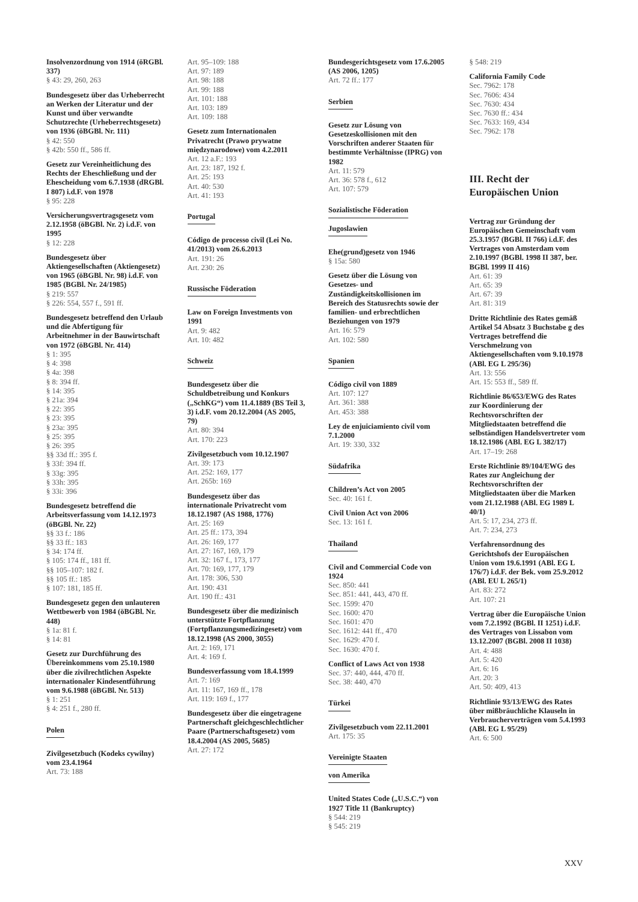Insolvenzordnung von 1914 (öRGBl. 337)
§ 43: 29, 260, 263
Bundesgesetz über das Urheberrecht an Werken der Literatur und der Kunst und über verwandte Schutzrechte (Urheberrechtsgesetz) von 1936 (öBGBl. Nr. 111)
§ 42: 550
§ 42b: 550 ff., 586 ff.
Gesetz zur Vereinheitlichung des Rechts der Eheschließung und der Ehescheidung vom 6.7.1938 (dRGBl. I 807) i.d.F. von 1978
§ 95: 228
Versicherungsvertragsgesetz vom 2.12.1958 (öBGBl. Nr. 2) i.d.F. von 1995
§ 12: 228
Bundesgesetz über Aktiengesellschaften (Aktiengesetz) von 1965 (öBGBl. Nr. 98) i.d.F. von 1985 (BGBl. Nr. 24/1985)
§ 219: 557
§ 226: 554, 557 f., 591 ff.
Bundesgesetz betreffend den Urlaub und die Abfertigung für Arbeitnehmer in der Bauwirtschaft von 1972 (öBGBl. Nr. 414)
§ 1: 395
§ 4: 398
§ 4a: 398
§ 8: 394 ff.
§ 14: 395
§ 21a: 394
§ 22: 395
§ 23: 395
§ 23a: 395
§ 25: 395
§ 26: 395
§§ 33d ff.: 395 f.
§ 33f: 394 ff.
§ 33g: 395
§ 33h: 395
§ 33i: 396
Bundesgesetz betreffend die Arbeitsverfassung vom 14.12.1973 (öBGBl. Nr. 22)
§§ 33 f.: 186
§§ 33 ff.: 183
§ 34: 174 ff.
§ 105: 174 ff., 181 ff.
§§ 105–107: 182 f.
§§ 105 ff.: 185
§ 107: 181, 185 ff.
Bundesgesetz gegen den unlauteren Wettbewerb von 1984 (öBGBl. Nr. 448)
§ 1a: 81 f.
§ 14: 81
Gesetz zur Durchführung des Übereinkommens vom 25.10.1980 über die zivilrechtlichen Aspekte internationaler Kindesentführung vom 9.6.1988 (öBGBl. Nr. 513)
§ 1: 251
§ 4: 251 f., 280 ff.
Polen
Zivilgesetzbuch (Kodeks cywilny) vom 23.4.1964
Art. 73: 188
Art. 95–109: 188
Art. 97: 189
Art. 98: 188
Art. 99: 188
Art. 101: 188
Art. 103: 189
Art. 109: 188
Gesetz zum Internationalen Privatrecht (Prawo prywatne międzynarodowe) vom 4.2.2011
Art. 12 a.F.: 193
Art. 23: 187, 192 f.
Art. 25: 193
Art. 40: 530
Art. 41: 193
Portugal
Código de processo civil (Lei No. 41/2013) vom 26.6.2013
Art. 191: 26
Art. 230: 26
Russische Föderation
Law on Foreign Investments von 1991
Art. 9: 482
Art. 10: 482
Schweiz
Bundesgesetz über die Schuldbetreibung und Konkurs („SchKG“) vom 11.4.1889 (BS Teil 3, 3) i.d.F. vom 20.12.2004 (AS 2005, 79)
Art. 80: 394
Art. 170: 223
Zivilgesetzbuch vom 10.12.1907
Art. 39: 173
Art. 252: 169, 177
Art. 265b: 169
Bundesgesetz über das internationale Privatrecht vom 18.12.1987 (AS 1988, 1776)
Art. 25: 169
Art. 25 ff.: 173, 394
Art. 26: 169, 177
Art. 27: 167, 169, 179
Art. 32: 167 f., 173, 177
Art. 70: 169, 177, 179
Art. 178: 306, 530
Art. 190: 431
Art. 190 ff.: 431
Bundesgesetz über die medizinisch unterstützte Fortpflanzung (Fortpflanzungsmedizingesetz) vom 18.12.1998 (AS 2000, 3055)
Art. 2: 169, 171
Art. 4: 169 f.
Bundesverfassung vom 18.4.1999
Art. 7: 169
Art. 11: 167, 169 ff., 178
Art. 119: 169 f., 177
Bundesgesetz über die eingetragene Partnerschaft gleichgeschlechtlicher Paare (Partnerschaftsgesetz) vom 18.4.2004 (AS 2005, 5685)
Art. 27: 172
Bundesgerichtsgesetz vom 17.6.2005 (AS 2006, 1205)
Art. 72 ff.: 177
Serbien
Gesetz zur Lösung von Gesetzeskollisionen mit den Vorschriften anderer Staaten für bestimmte Verhältnisse (IPRG) von 1982
Art. 11: 579
Art. 36: 578 f., 612
Art. 107: 579
Sozialistische Föderation
Jugoslawien
Ehe(grund)gesetz von 1946
§ 15a: 580
Gesetz über die Lösung von Gesetzes- und Zuständigkeitskollisionen im Bereich des Statusrechts sowie der familien- und erbrechtlichen Beziehungen von 1979
Art. 16: 579
Art. 102: 580
Spanien
Código civil von 1889
Art. 107: 127
Art. 361: 388
Art. 453: 388
Ley de enjuiciamiento civil vom 7.1.2000
Art. 19: 330, 332
Südafrika
Children’s Act von 2005
Sec. 40: 161 f.
Civil Union Act von 2006
Sec. 13: 161 f.
Thailand
Civil and Commercial Code von 1924
Sec. 850: 441
Sec. 851: 441, 443, 470 ff.
Sec. 1599: 470
Sec. 1600: 470
Sec. 1601: 470
Sec. 1612: 441 ff., 470
Sec. 1629: 470 f.
Sec. 1630: 470 f.
Conflict of Laws Act von 1938
Sec. 37: 440, 444, 470 ff.
Sec. 38: 440, 470
Türkei
Zivilgesetzbuch vom 22.11.2001
Art. 175: 35
Vereinigte Staaten
von Amerika
United States Code („U.S.C.“) von 1927 Title 11 (Bankruptcy)
§ 544: 219
§ 545: 219
§ 548: 219
California Family Code
Sec. 7962: 178
Sec. 7606: 434
Sec. 7630: 434
Sec. 7630 ff.: 434
Sec. 7633: 169, 434
Sec. 7962: 178
III. Recht der Europäischen Union
Vertrag zur Gründung der Europäischen Gemeinschaft vom 25.3.1957 (BGBl. II 766) i.d.F. des Vertrages von Amsterdam vom 2.10.1997 (BGBl. 1998 II 387, ber. BGBl. 1999 II 416)
Art. 61: 39
Art. 65: 39
Art. 67: 39
Art. 81: 319
Dritte Richtlinie des Rates gemäß Artikel 54 Absatz 3 Buchstabe g des Vertrages betreffend die Verschmelzung von Aktiengesellschaften vom 9.10.1978 (ABl. EG L 295/36)
Art. 13: 556
Art. 15: 553 ff., 589 ff.
Richtlinie 86/653/EWG des Rates zur Koordinierung der Rechtsvorschriften der Mitgliedstaaten betreffend die selbständigen Handelsvertreter vom 18.12.1986 (ABl. EG L 382/17)
Art. 17–19: 268
Erste Richtlinie 89/104/EWG des Rates zur Angleichung der Rechtsvorschriften der Mitgliedstaaten über die Marken vom 21.12.1988 (ABl. EG 1989 L 40/1)
Art. 5: 17, 234, 273 ff.
Art. 7: 234, 273
Verfahrensordnung des Gerichtshofs der Europäischen Union vom 19.6.1991 (ABl. EG L 176/7) i.d.F. der Bek. vom 25.9.2012 (ABl. EU L 265/1)
Art. 83: 272
Art. 107: 21
Vertrag über die Europäische Union vom 7.2.1992 (BGBl. II 1251) i.d.F. des Vertrages von Lissabon vom 13.12.2007 (BGBl. 2008 II 1038)
Art. 4: 488
Art. 5: 420
Art. 6: 16
Art. 20: 3
Art. 50: 409, 413
Richtlinie 93/13/EWG des Rates über mißbräuchliche Klauseln in Verbraucherverträgen vom 5.4.1993 (ABl. EG L 95/29)
Art. 6: 500
XXV